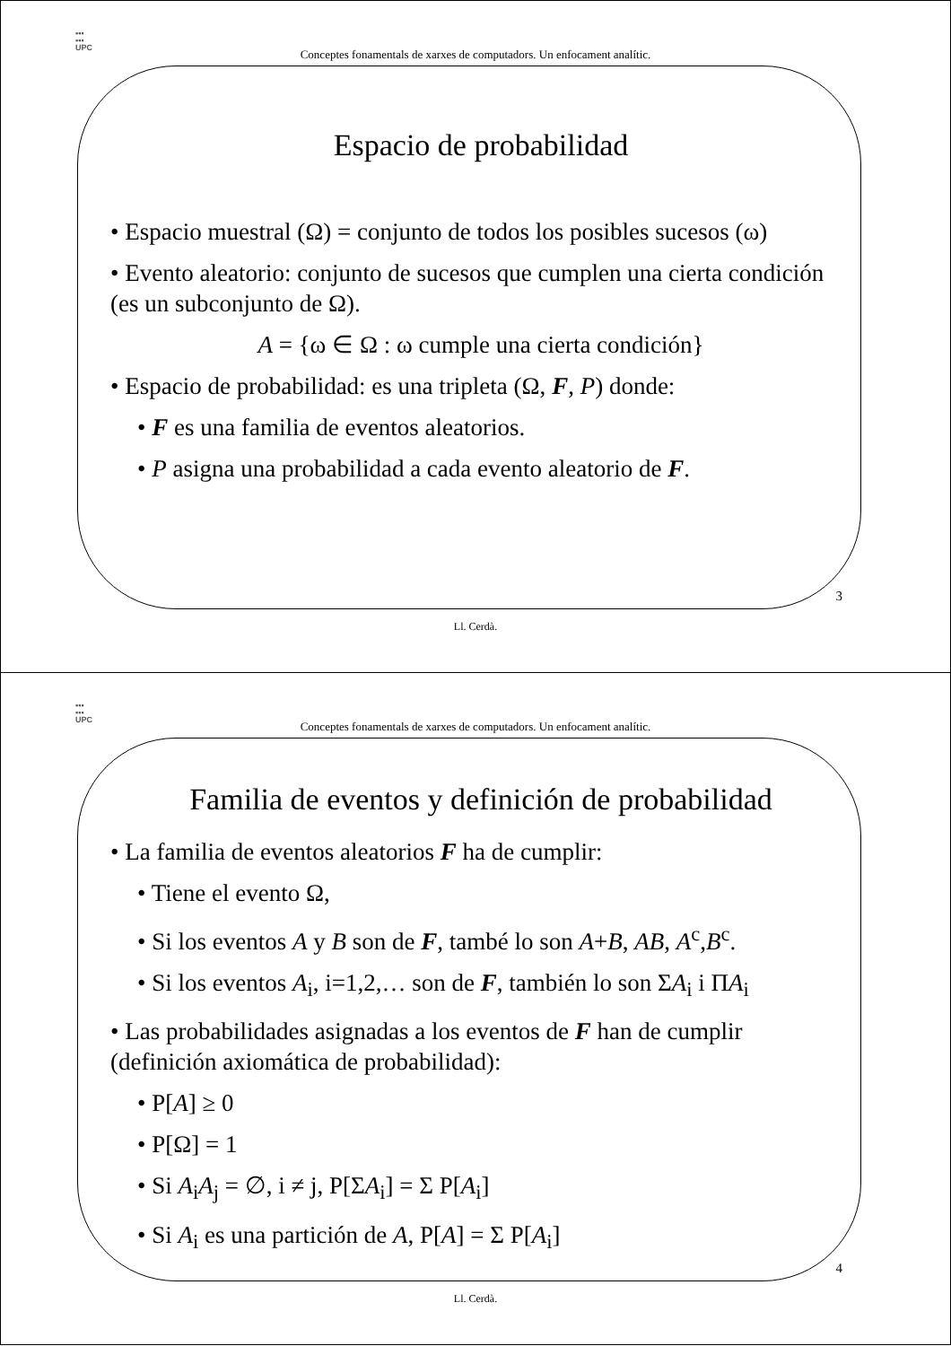▪▪▪
▪▪▪
UPC
Conceptes fonamentals de xarxes de computadors. Un enfocament analític.
Espacio de probabilidad
• Espacio muestral (Ω) = conjunto de todos los posibles sucesos (ω)
• Evento aleatorio: conjunto de sucesos que cumplen una cierta condición (es un subconjunto de Ω).
A = {ω ∈ Ω : ω cumple una cierta condición}
• Espacio de probabilidad: es una tripleta (Ω, F, P) donde:
• F es una familia de eventos aleatorios.
• P asigna una probabilidad a cada evento aleatorio de F.
3
Ll. Cerdà.
▪▪▪
▪▪▪
UPC
Conceptes fonamentals de xarxes de computadors. Un enfocament analític.
Familia de eventos y definición de probabilidad
• La familia de eventos aleatorios F ha de cumplir:
• Tiene el evento Ω,
• Si los eventos A y B son de F, també lo son A+B, AB, A<sup>c</sup>,B<sup>c</sup>.
• Si los eventos A<sub>i</sub>, i=1,2,… son de F, también lo son ΣA<sub>i</sub> i ΠA<sub>i</sub>
• Las probabilidades asignadas a los eventos de F han de cumplir (definición axiomática de probabilidad):
• P[A] ≥ 0
• P[Ω] = 1
• Si A<sub>i</sub>A<sub>j</sub> = ∅, i ≠ j, P[ΣA<sub>i</sub>] = Σ P[A<sub>i</sub>]
• Si A<sub>i</sub> es una partición de A, P[A] = Σ P[A<sub>i</sub>]
4
Ll. Cerdà.